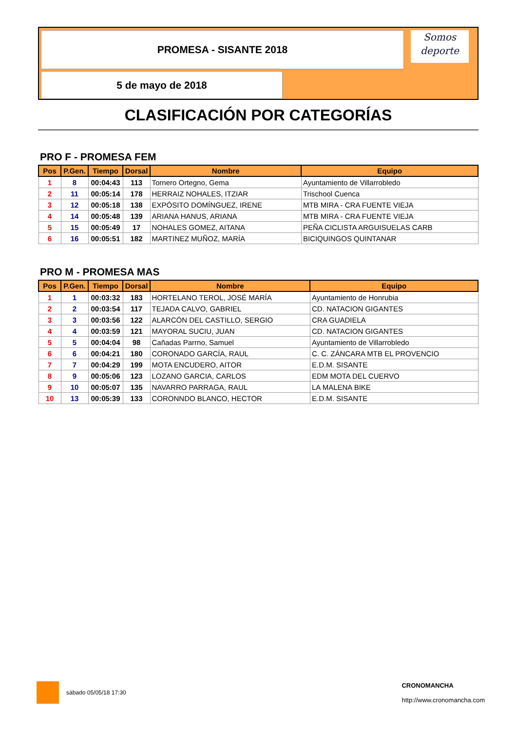PROMESA - SISANTE 2018
Somos
deporte
5 de mayo de 2018
CLASIFICACIÓN POR CATEGORÍAS
PRO F - PROMESA FEM
| Pos | P.Gen. | Tiempo | Dorsal | Nombre | Equipo |
| --- | --- | --- | --- | --- | --- |
| 1 | 8 | 00:04:43 | 113 | Tornero Ortegno, Gema | Ayuntamiento de Villarrobledo |
| 2 | 11 | 00:05:14 | 178 | HERRAIZ NOHALES, ITZIAR | Trischool Cuenca |
| 3 | 12 | 00:05:18 | 138 | EXPÓSITO DOMÍNGUEZ, IRENE | MTB MIRA - CRA FUENTE VIEJA |
| 4 | 14 | 00:05:48 | 139 | ARIANA HANUS, ARIANA | MTB MIRA - CRA FUENTE VIEJA |
| 5 | 15 | 00:05:49 | 17 | NOHALES GOMEZ, AITANA | PEÑA CICLISTA ARGUISUELAS CARB |
| 6 | 16 | 00:05:51 | 182 | MARTINEZ MUÑOZ, MARÍA | BICIQUINGOS QUINTANAR |
PRO M - PROMESA MAS
| Pos | P.Gen. | Tiempo | Dorsal | Nombre | Equipo |
| --- | --- | --- | --- | --- | --- |
| 1 | 1 | 00:03:32 | 183 | HORTELANO TEROL, JOSÉ MARÍA | Ayuntamiento de Honrubia |
| 2 | 2 | 00:03:54 | 117 | TEJADA CALVO, GABRIEL | CD. NATACION GIGANTES |
| 3 | 3 | 00:03:56 | 122 | ALARCÓN DEL CASTILLO, SERGIO | CRA GUADIELA |
| 4 | 4 | 00:03:59 | 121 | MAYORAL SUCIU, JUAN | CD. NATACION GIGANTES |
| 5 | 5 | 00:04:04 | 98 | Cañadas Parrno, Samuel | Ayuntamiento de Villarrobledo |
| 6 | 6 | 00:04:21 | 180 | CORONADO GARCÍA, RAUL | C. C. ZÁNCARA MTB EL PROVENCIO |
| 7 | 7 | 00:04:29 | 199 | MOTA ENCUDERO, AITOR | E.D.M. SISANTE |
| 8 | 9 | 00:05:06 | 123 | LOZANO GARCIA, CARLOS | EDM MOTA DEL CUERVO |
| 9 | 10 | 00:05:07 | 135 | NAVARRO PARRAGA, RAUL | LA MALENA BIKE |
| 10 | 13 | 00:05:39 | 133 | CORONNDO BLANCO, HECTOR | E.D.M. SISANTE |
sábado 05/05/18 17:30
CRONOMANCHA
http://www.cronomancha.com